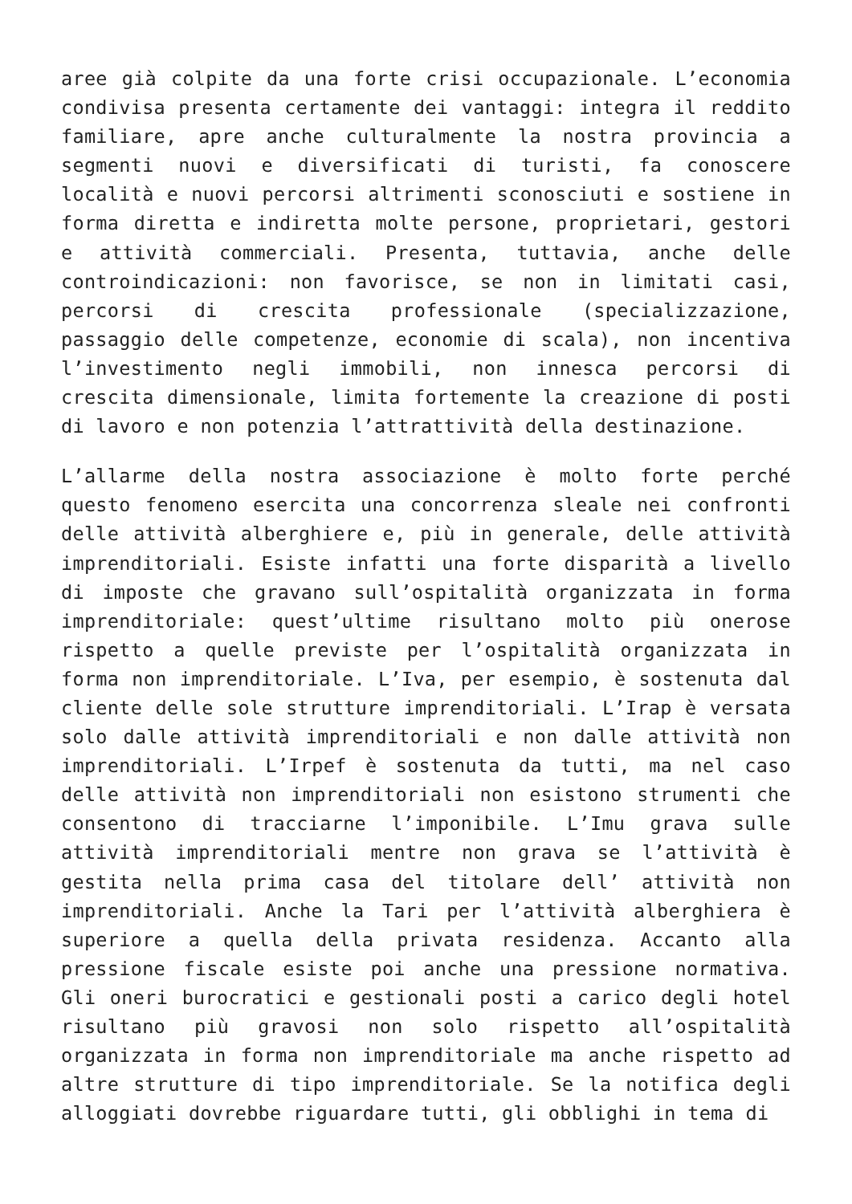aree già colpite da una forte crisi occupazionale. L’economia condivisa presenta certamente dei vantaggi: integra il reddito familiare, apre anche culturalmente la nostra provincia a segmenti nuovi e diversificati di turisti, fa conoscere località e nuovi percorsi altrimenti sconosciuti e sostiene in forma diretta e indiretta molte persone, proprietari, gestori e attività commerciali. Presenta, tuttavia, anche delle controindicazioni: non favorisce, se non in limitati casi, percorsi di crescita professionale (specializzazione, passaggio delle competenze, economie di scala), non incentiva l’investimento negli immobili, non innesca percorsi di crescita dimensionale, limita fortemente la creazione di posti di lavoro e non potenzia l’attrattività della destinazione.
L’allarme della nostra associazione è molto forte perché questo fenomeno esercita una concorrenza sleale nei confronti delle attività alberghiere e, più in generale, delle attività imprenditoriali. Esiste infatti una forte disparità a livello di imposte che gravano sull’ospitalità organizzata in forma imprenditoriale: quest’ultime risultano molto più onerose rispetto a quelle previste per l’ospitalità organizzata in forma non imprenditoriale. L’Iva, per esempio, è sostenuta dal cliente delle sole strutture imprenditoriali. L’Irap è versata solo dalle attività imprenditoriali e non dalle attività non imprenditoriali. L’Irpef è sostenuta da tutti, ma nel caso delle attività non imprenditoriali non esistono strumenti che consentono di tracciarne l’imponibile. L’Imu grava sulle attività imprenditoriali mentre non grava se l’attività è gestita nella prima casa del titolare dell’ attività non imprenditoriali. Anche la Tari per l’attività alberghiera è superiore a quella della privata residenza. Accanto alla pressione fiscale esiste poi anche una pressione normativa. Gli oneri burocratici e gestionali posti a carico degli hotel risultano più gravosi non solo rispetto all’ospitalità organizzata in forma non imprenditoriale ma anche rispetto ad altre strutture di tipo imprenditoriale. Se la notifica degli alloggiati dovrebbe riguardare tutti, gli obblighi in tema di